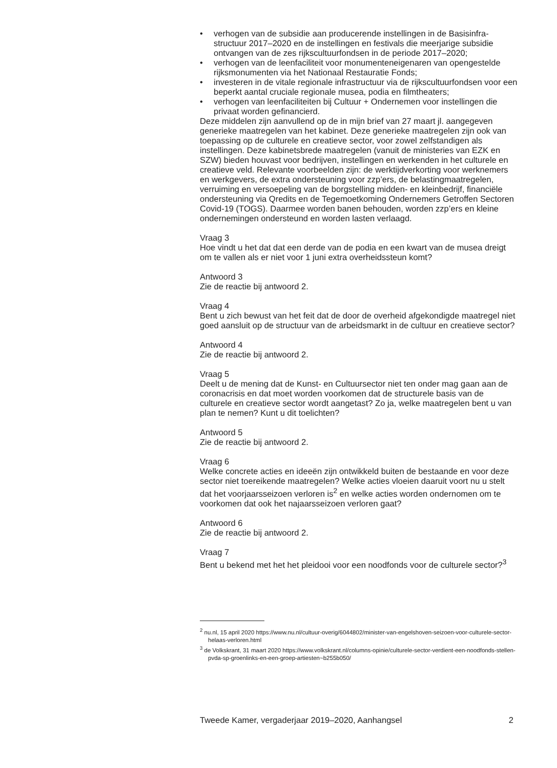• verhogen van de subsidie aan producerende instellingen in de Basisinfra­structuur 2017–2020 en de instellingen en festivals die meerjarige subsidie ontvangen van de zes rijkscultuurfondsen in de periode 2017–2020;
• verhogen van de leenfaciliteit voor monumenteneigenaren van openge­stelde rijksmonumenten via het Nationaal Restauratie Fonds;
• investeren in de vitale regionale infrastructuur via de rijkscultuurfondsen voor een beperkt aantal cruciale regionale musea, podia en filmtheaters;
• verhogen van leenfaciliteiten bij Cultuur + Ondernemen voor instellingen die privaat worden gefinancierd.
Deze middelen zijn aanvullend op de in mijn brief van 27 maart jl. aangege­ven generieke maatregelen van het kabinet. Deze generieke maatregelen zijn ook van toepassing op de culturele en creatieve sector, voor zowel zelfstandi­gen als instellingen. Deze kabinetsbrede maatregelen (vanuit de ministeries van EZK en SZW) bieden houvast voor bedrijven, instellingen en werkenden in het culturele en creatieve veld. Relevante voorbeelden zijn: de werktijdver­korting voor werknemers en werkgevers, de extra ondersteuning voor zzp’ers, de belastingmaatregelen, verruiming en versoepeling van de borgstelling midden- en kleinbedrijf, financiële ondersteuning via Qredits en de Tegemoet­koming Ondernemers Getroffen Sectoren Covid-19 (TOGS). Daarmee worden banen behouden, worden zzp’ers en kleine ondernemingen ondersteund en worden lasten verlaagd.
Vraag 3
Hoe vindt u het dat dat een derde van de podia en een kwart van de musea dreigt om te vallen als er niet voor 1 juni extra overheidssteun komt?
Antwoord 3
Zie de reactie bij antwoord 2.
Vraag 4
Bent u zich bewust van het feit dat de door de overheid afgekondigde maatregel niet goed aansluit op de structuur van de arbeidsmarkt in de cultuur en creatieve sector?
Antwoord 4
Zie de reactie bij antwoord 2.
Vraag 5
Deelt u de mening dat de Kunst- en Cultuursector niet ten onder mag gaan aan de coronacrisis en dat moet worden voorkomen dat de structurele basis van de culturele en creatieve sector wordt aangetast? Zo ja, welke maatrege­len bent u van plan te nemen? Kunt u dit toelichten?
Antwoord 5
Zie de reactie bij antwoord 2.
Vraag 6
Welke concrete acties en ideeën zijn ontwikkeld buiten de bestaande en voor deze sector niet toereikende maatregelen? Welke acties vloeien daaruit voort nu u stelt dat het voorjaarsseizoen verloren is<sup>2</sup> en welke acties worden ondernomen om te voorkomen dat ook het najaarsseizoen verloren gaat?
Antwoord 6
Zie de reactie bij antwoord 2.
Vraag 7
Bent u bekend met het het pleidooi voor een noodfonds voor de culturele sector?<sup>3</sup>
<sup>2</sup> nu.nl, 15 april 2020 https://www.nu.nl/cultuur-overig/6044802/minister-van-engelshoven-seizoen-voor-culturele-sector-helaas-verloren.html
<sup>3</sup> de Volkskrant, 31 maart 2020 https://www.volkskrant.nl/columns-opinie/culturele-sector-verdient-een-noodfonds-stellen-pvda-sp-groenlinks-en-een-groep-artiesten~b255b050/
Tweede Kamer, vergaderjaar 2019–2020, Aanhangsel 2